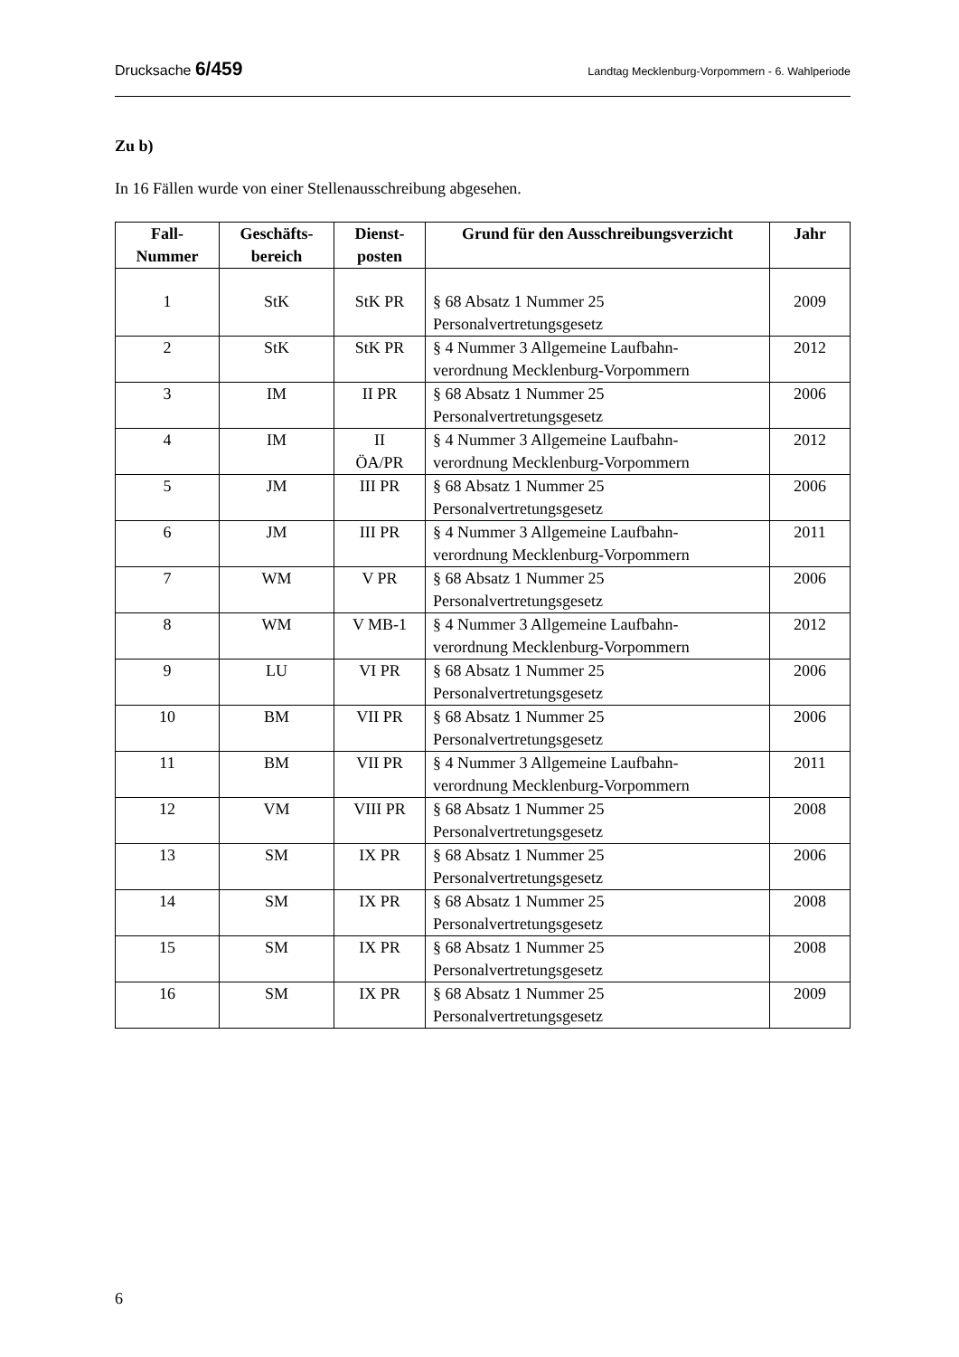Drucksache 6/459 Landtag Mecklenburg-Vorpommern - 6. Wahlperiode
Zu b)
In 16 Fällen wurde von einer Stellenausschreibung abgesehen.
| Fall- Nummer | Geschäfts- bereich | Dienst- posten | Grund für den Ausschreibungsverzicht | Jahr |
| --- | --- | --- | --- | --- |
| 1 | StK | StK PR | § 68 Absatz 1 Nummer 25 Personalvertretungsgesetz | 2009 |
| 2 | StK | StK PR | § 4 Nummer 3 Allgemeine Laufbahn- verordnung Mecklenburg-Vorpommern | 2012 |
| 3 | IM | II PR | § 68 Absatz 1 Nummer 25 Personalvertretungsgesetz | 2006 |
| 4 | IM | II ÖA/PR | § 4 Nummer 3 Allgemeine Laufbahn- verordnung Mecklenburg-Vorpommern | 2012 |
| 5 | JM | III PR | § 68 Absatz 1 Nummer 25 Personalvertretungsgesetz | 2006 |
| 6 | JM | III PR | § 4 Nummer 3 Allgemeine Laufbahn- verordnung Mecklenburg-Vorpommern | 2011 |
| 7 | WM | V PR | § 68 Absatz 1 Nummer 25 Personalvertretungsgesetz | 2006 |
| 8 | WM | V MB-1 | § 4 Nummer 3 Allgemeine Laufbahn- verordnung Mecklenburg-Vorpommern | 2012 |
| 9 | LU | VI PR | § 68 Absatz 1 Nummer 25 Personalvertretungsgesetz | 2006 |
| 10 | BM | VII PR | § 68 Absatz 1 Nummer 25 Personalvertretungsgesetz | 2006 |
| 11 | BM | VII PR | § 4 Nummer 3 Allgemeine Laufbahn- verordnung Mecklenburg-Vorpommern | 2011 |
| 12 | VM | VIII PR | § 68 Absatz 1 Nummer 25 Personalvertretungsgesetz | 2008 |
| 13 | SM | IX PR | § 68 Absatz 1 Nummer 25 Personalvertretungsgesetz | 2006 |
| 14 | SM | IX PR | § 68 Absatz 1 Nummer 25 Personalvertretungsgesetz | 2008 |
| 15 | SM | IX PR | § 68 Absatz 1 Nummer 25 Personalvertretungsgesetz | 2008 |
| 16 | SM | IX PR | § 68 Absatz 1 Nummer 25 Personalvertretungsgesetz | 2009 |
6